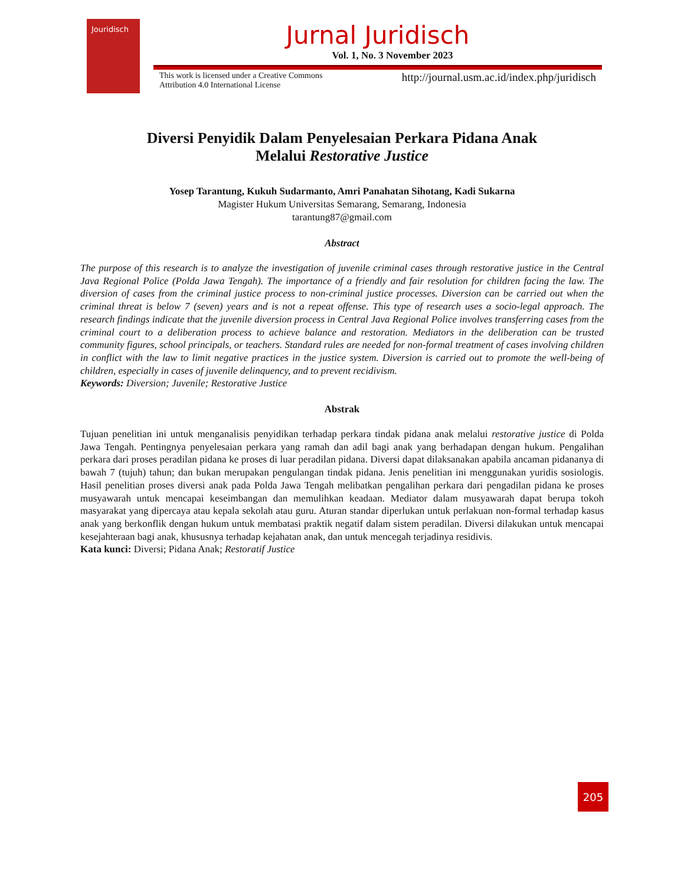Jouridisch
Jurnal Juridisch
Vol. 1, No. 3 November 2023
This work is licensed under a Creative Commons
Attribution 4.0 International License http://journal.usm.ac.id/index.php/juridisch
Diversi Penyidik Dalam Penyelesaian Perkara Pidana Anak
Melalui Restorative Justice
Yosep Tarantung, Kukuh Sudarmanto, Amri Panahatan Sihotang, Kadi Sukarna
Magister Hukum Universitas Semarang, Semarang, Indonesia
tarantung87@gmail.com
Abstract
The purpose of this research is to analyze the investigation of juvenile criminal cases through restorative justice in the Central Java Regional Police (Polda Jawa Tengah). The importance of a friendly and fair resolution for children facing the law. The diversion of cases from the criminal justice process to non-criminal justice processes. Diversion can be carried out when the criminal threat is below 7 (seven) years and is not a repeat offense. This type of research uses a socio-legal approach. The research findings indicate that the juvenile diversion process in Central Java Regional Police involves transferring cases from the criminal court to a deliberation process to achieve balance and restoration. Mediators in the deliberation can be trusted community figures, school principals, or teachers. Standard rules are needed for non-formal treatment of cases involving children in conflict with the law to limit negative practices in the justice system. Diversion is carried out to promote the well-being of children, especially in cases of juvenile delinquency, and to prevent recidivism.
Keywords: Diversion; Juvenile; Restorative Justice
Abstrak
Tujuan penelitian ini untuk menganalisis penyidikan terhadap perkara tindak pidana anak melalui restorative justice di Polda Jawa Tengah. Pentingnya penyelesaian perkara yang ramah dan adil bagi anak yang berhadapan dengan hukum. Pengalihan perkara dari proses peradilan pidana ke proses di luar peradilan pidana. Diversi dapat dilaksanakan apabila ancaman pidananya di bawah 7 (tujuh) tahun; dan bukan merupakan pengulangan tindak pidana. Jenis penelitian ini menggunakan yuridis sosiologis. Hasil penelitian proses diversi anak pada Polda Jawa Tengah melibatkan pengalihan perkara dari pengadilan pidana ke proses musyawarah untuk mencapai keseimbangan dan memulihkan keadaan. Mediator dalam musyawarah dapat berupa tokoh masyarakat yang dipercaya atau kepala sekolah atau guru. Aturan standar diperlukan untuk perlakuan non-formal terhadap kasus anak yang berkonflik dengan hukum untuk membatasi praktik negatif dalam sistem peradilan. Diversi dilakukan untuk mencapai kesejahteraan bagi anak, khususnya terhadap kejahatan anak, dan untuk mencegah terjadinya residivis.
Kata kunci: Diversi; Pidana Anak; Restoratif Justice
205